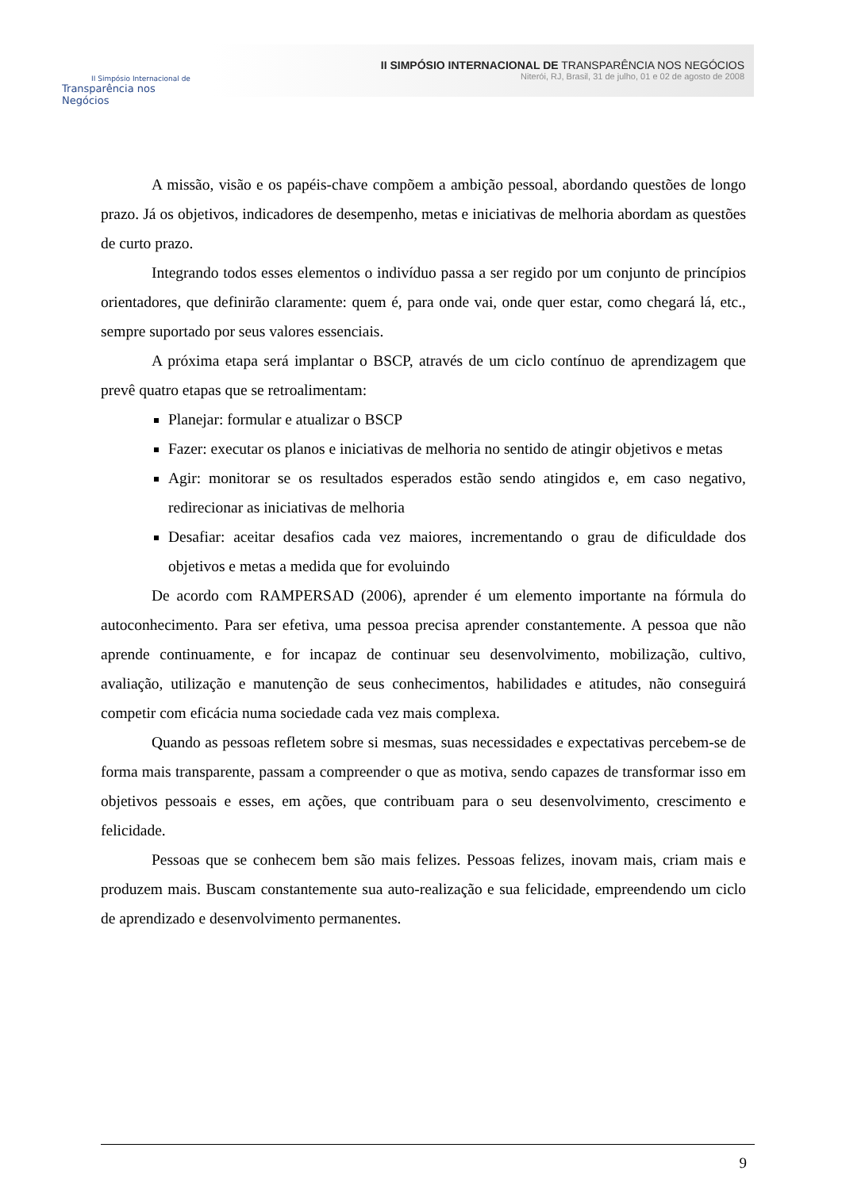II Simpósio Internacional de
Transparência nos Negócios
II SIMPÓSIO INTERNACIONAL DE TRANSPARÊNCIA NOS NEGÓCIOS
Niterói, RJ, Brasil, 31 de julho, 01 e 02 de agosto de 2008
A missão, visão e os papéis-chave compõem a ambição pessoal, abordando questões de longo prazo. Já os objetivos, indicadores de desempenho, metas e iniciativas de melhoria abordam as questões de curto prazo.
Integrando todos esses elementos o indivíduo passa a ser regido por um conjunto de princípios orientadores, que definirão claramente: quem é, para onde vai, onde quer estar, como chegará lá, etc., sempre suportado por seus valores essenciais.
A próxima etapa será implantar o BSCP, através de um ciclo contínuo de aprendizagem que prevê quatro etapas que se retroalimentam:
Planejar: formular e atualizar o BSCP
Fazer: executar os planos e iniciativas de melhoria no sentido de atingir objetivos e metas
Agir: monitorar se os resultados esperados estão sendo atingidos e, em caso negativo, redirecionar as iniciativas de melhoria
Desafiar: aceitar desafios cada vez maiores, incrementando o grau de dificuldade dos objetivos e metas a medida que for evoluindo
De acordo com RAMPERSAD (2006), aprender é um elemento importante na fórmula do autoconhecimento. Para ser efetiva, uma pessoa precisa aprender constantemente. A pessoa que não aprende continuamente, e for incapaz de continuar seu desenvolvimento, mobilização, cultivo, avaliação, utilização e manutenção de seus conhecimentos, habilidades e atitudes, não conseguirá competir com eficácia numa sociedade cada vez mais complexa.
Quando as pessoas refletem sobre si mesmas, suas necessidades e expectativas percebem-se de forma mais transparente, passam a compreender o que as motiva, sendo capazes de transformar isso em objetivos pessoais e esses, em ações, que contribuam para o seu desenvolvimento, crescimento e felicidade.
Pessoas que se conhecem bem são mais felizes. Pessoas felizes, inovam mais, criam mais e produzem mais. Buscam constantemente sua auto-realização e sua felicidade, empreendendo um ciclo de aprendizado e desenvolvimento permanentes.
9